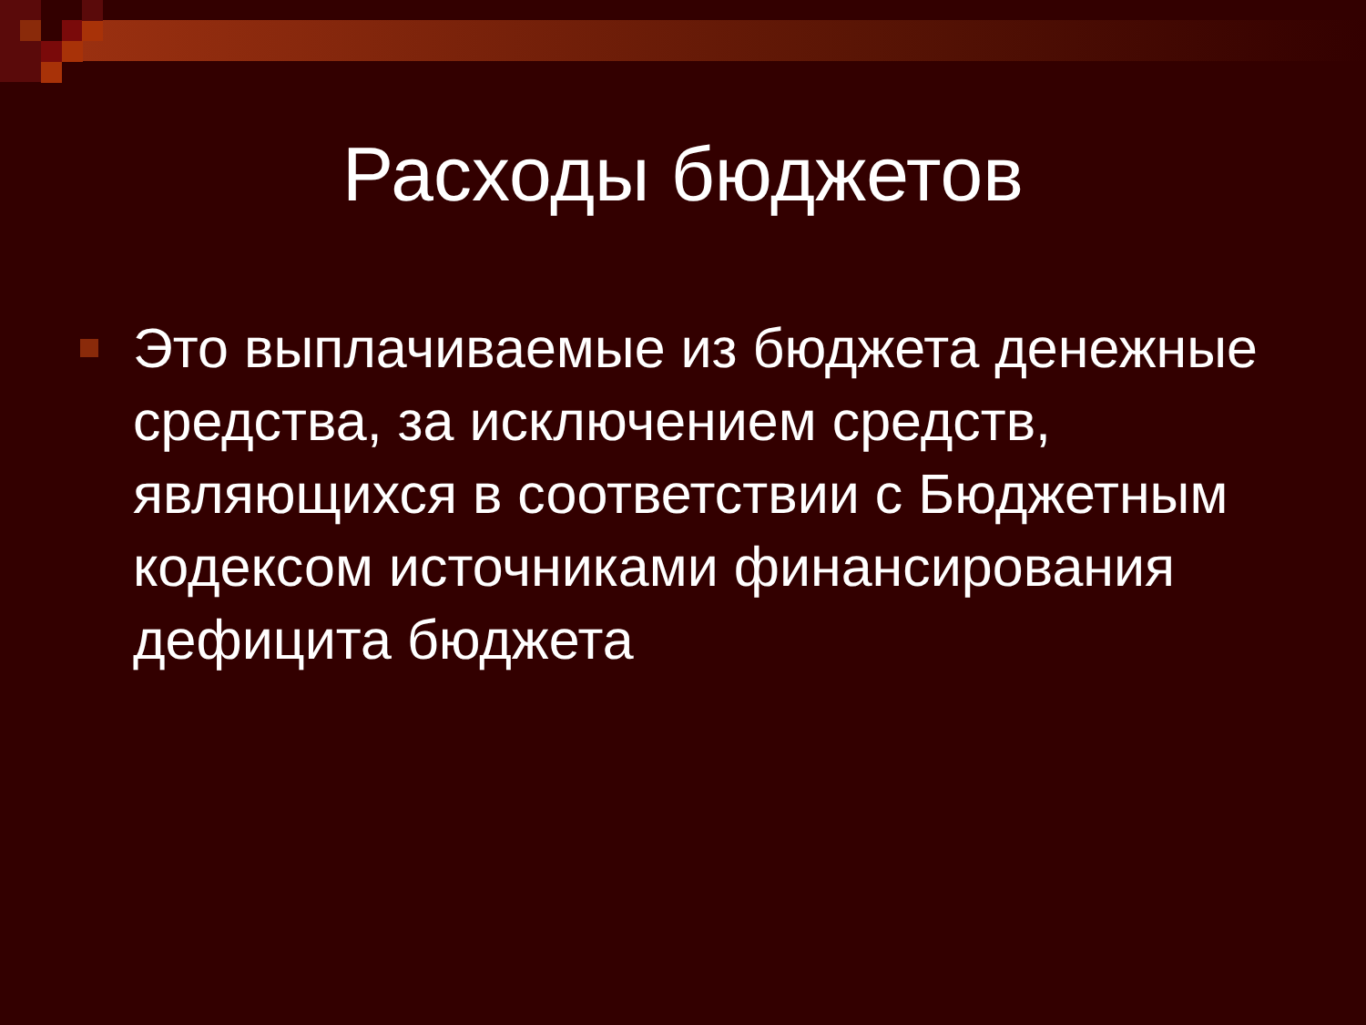Расходы бюджетов
Это выплачиваемые из бюджета денежные средства, за исключением средств, являющихся в соответствии с Бюджетным кодексом источниками финансирования дефицита бюджета